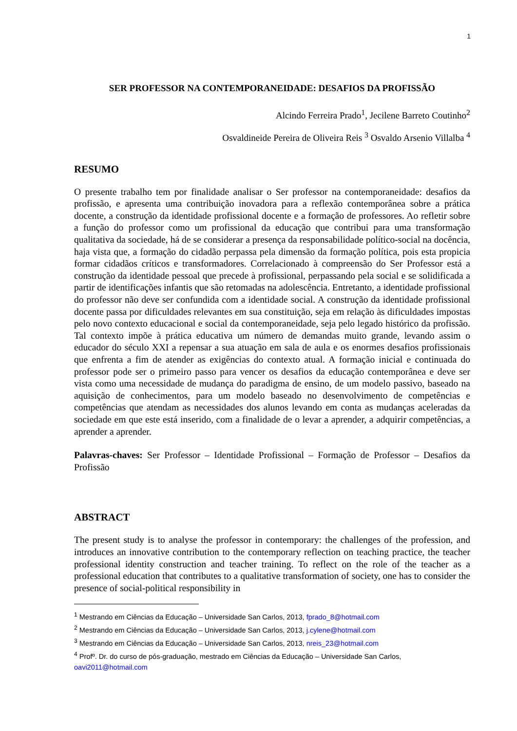1
SER PROFESSOR NA CONTEMPORANEIDADE: DESAFIOS DA PROFISSÃO
Alcindo Ferreira Prado<sup>1</sup>, Jecilene Barreto Coutinho<sup>2</sup>
Osvaldineide Pereira de Oliveira Reis <sup>3</sup> Osvaldo Arsenio Villalba <sup>4</sup>
RESUMO
O presente trabalho tem por finalidade analisar o Ser professor na contemporaneidade: desafios da profissão, e apresenta uma contribuição inovadora para a reflexão contemporânea sobre a prática docente, a construção da identidade profissional docente e a formação de professores. Ao refletir sobre a função do professor como um profissional da educação que contribui para uma transformação qualitativa da sociedade, há de se considerar a presença da responsabilidade político-social na docência, haja vista que, a formação do cidadão perpassa pela dimensão da formação política, pois esta propicia formar cidadãos críticos e transformadores. Correlacionado à compreensão do Ser Professor está a construção da identidade pessoal que precede à profissional, perpassando pela social e se solidificada a partir de identificações infantis que são retomadas na adolescência. Entretanto, a identidade profissional do professor não deve ser confundida com a identidade social. A construção da identidade profissional docente passa por dificuldades relevantes em sua constituição, seja em relação às dificuldades impostas pelo novo contexto educacional e social da contemporaneidade, seja pelo legado histórico da profissão. Tal contexto impõe à prática educativa um número de demandas muito grande, levando assim o educador do século XXI a repensar a sua atuação em sala de aula e os enormes desafios profissionais que enfrenta a fim de atender as exigências do contexto atual. A formação inicial e continuada do professor pode ser o primeiro passo para vencer os desafios da educação contemporânea e deve ser vista como uma necessidade de mudança do paradigma de ensino, de um modelo passivo, baseado na aquisição de conhecimentos, para um modelo baseado no desenvolvimento de competências e competências que atendam as necessidades dos alunos levando em conta as mudanças aceleradas da sociedade em que este está inserido, com a finalidade de o levar a aprender, a adquirir competências, a aprender a aprender.
Palavras-chaves: Ser Professor – Identidade Profissional – Formação de Professor – Desafios da Profissão
ABSTRACT
The present study is to analyse the professor in contemporary: the challenges of the profession, and introduces an innovative contribution to the contemporary reflection on teaching practice, the teacher professional identity construction and teacher training. To reflect on the role of the teacher as a professional education that contributes to a qualitative transformation of society, one has to consider the presence of social-political responsibility in
<sup>1</sup> Mestrando em Ciências da Educação – Universidade San Carlos, 2013, fprado_8@hotmail.com
<sup>2</sup> Mestrando em Ciências da Educação – Universidade San Carlos, 2013, j.cylene@hotmail.com
<sup>3</sup> Mestrando em Ciências da Educação – Universidade San Carlos, 2013, nreis_23@hotmail.com
<sup>4</sup> Profº. Dr. do curso de pós-graduação, mestrado em Ciências da Educação – Universidade San Carlos, oavi2011@hotmail.com